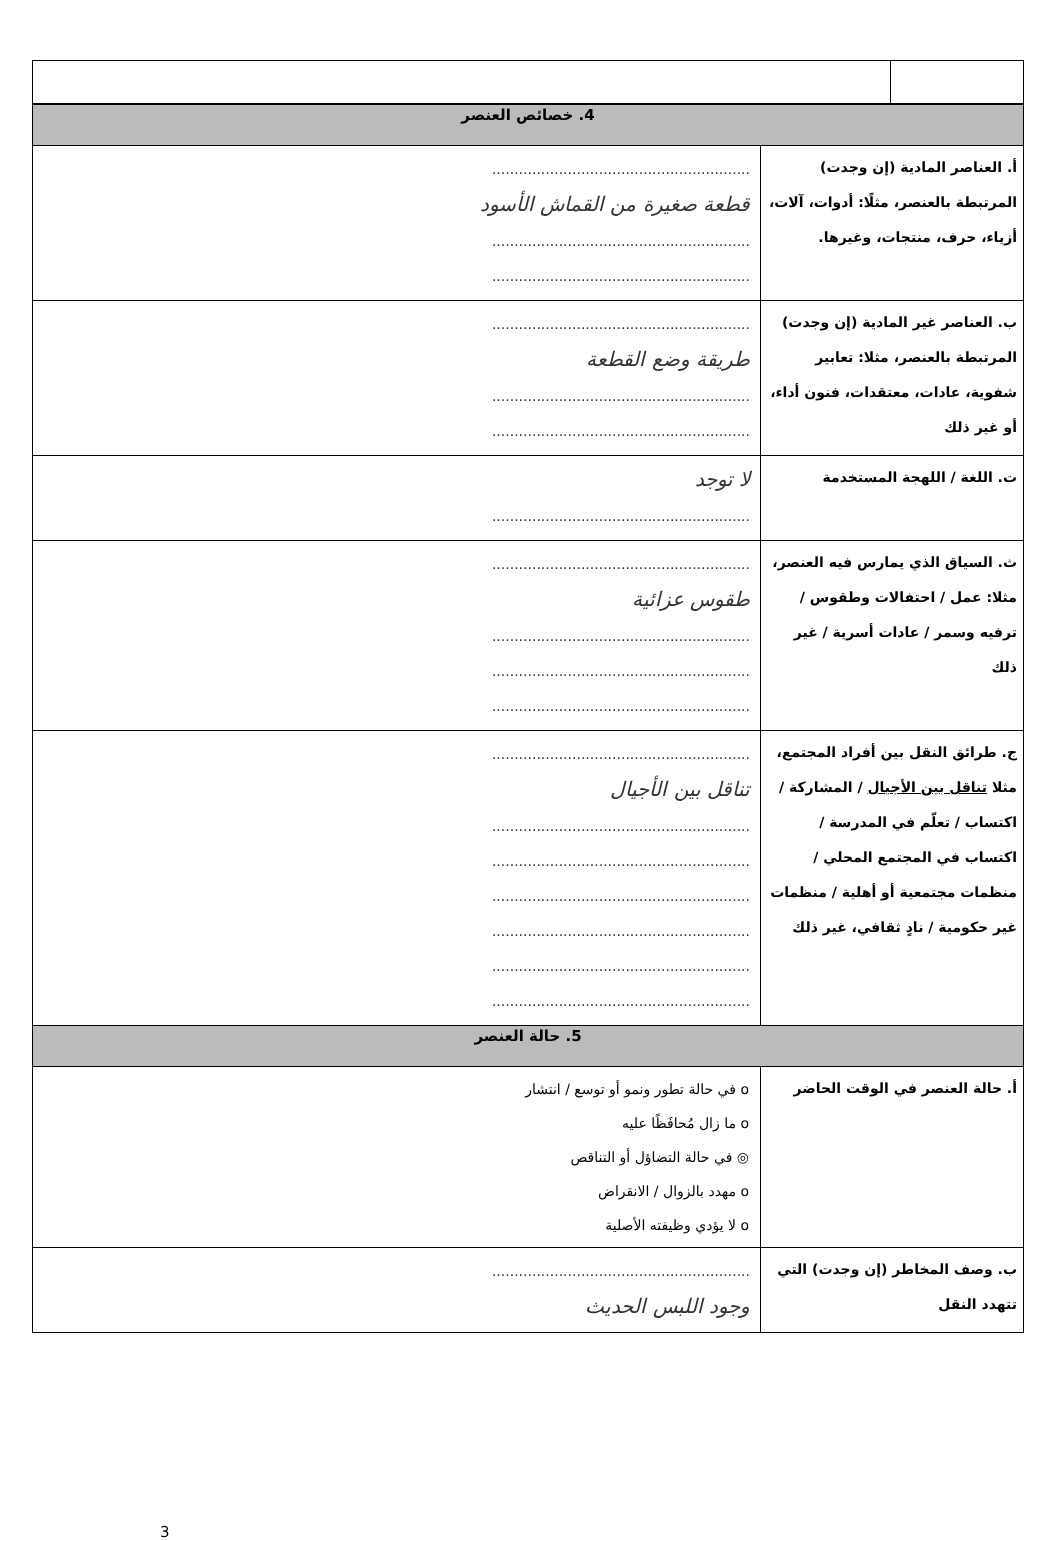| 4. خصائص العنصر | |
| --- | --- |
| أ. العناصر المادية (إن وجدت) المرتبطة بالعنصر، مثلًا: أدوات، آلات، أزياء، حرف، منتجات، وغيرها. | .......................................................... قطعة صغيرة من القماش الأسود .......................................................... .......................................................... |
| ب. العناصر غير المادية (إن وجدت) المرتبطة بالعنصر، مثلا: تعابير شفوية، عادات، معتقدات، فنون أداء، أو غير ذلك | .......................................................... طريقة وضع القطعة .......................................................... .......................................................... |
| ت. اللغة / اللهجة المستخدمة | لا توجد .......................................................... |
| ث. السياق الذي يمارس فيه العنصر، مثلا: عمل / احتفالات وطقوس / ترفيه وسمر / عادات أسرية / غير ذلك | .......................................................... طقوس عزائية .......................................................... .......................................................... .......................................................... |
| ج. طرائق النقل بين أفراد المجتمع، مثلا تناقل بين الأجيال / المشاركة / اكتساب / تعلّم في المدرسة / اكتساب في المجتمع المحلي / منظمات مجتمعية أو أهلية / منظمات غير حكومية / نادٍ ثقافي، غير ذلك | .......................................................... تناقل بين الأجيال .......................................................... .......................................................... .......................................................... .......................................................... .......................................................... .......................................................... |
| 5. حالة العنصر | |
| أ. حالة العنصر في الوقت الحاضر | o في حالة تطور ونمو أو توسع / انتشار o ما زال مُحافَظًا عليه ◎ في حالة التضاؤل أو التناقص o مهدد بالزوال / الانقراض o لا يؤدي وظيفته الأصلية |
| ب. وصف المخاطر (إن وجدت) التي تتهدد النقل | .......................................................... وجود اللبس الحديث |
3